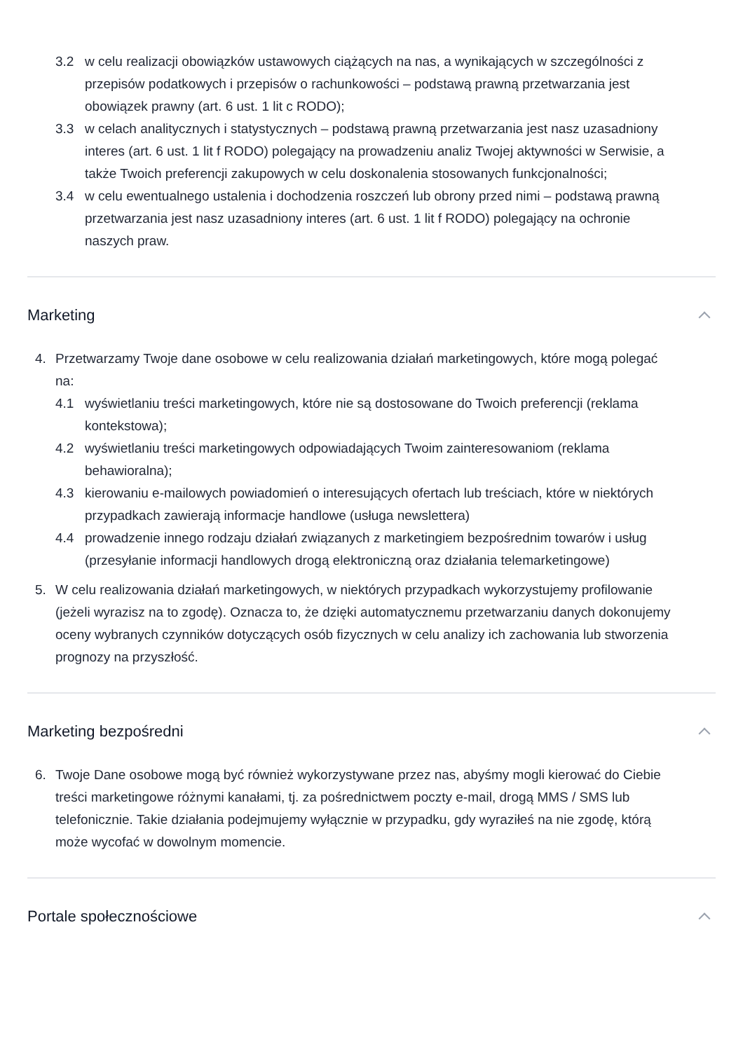3.2 w celu realizacji obowiązków ustawowych ciążących na nas, a wynikających w szczególności z przepisów podatkowych i przepisów o rachunkowości – podstawą prawną przetwarzania jest obowiązek prawny (art. 6 ust. 1 lit c RODO);
3.3 w celach analitycznych i statystycznych – podstawą prawną przetwarzania jest nasz uzasadniony interes (art. 6 ust. 1 lit f RODO) polegający na prowadzeniu analiz Twojej aktywności w Serwisie, a także Twoich preferencji zakupowych w celu doskonalenia stosowanych funkcjonalności;
3.4 w celu ewentualnego ustalenia i dochodzenia roszczeń lub obrony przed nimi – podstawą prawną przetwarzania jest nasz uzasadniony interes (art. 6 ust. 1 lit f RODO) polegający na ochronie naszych praw.
Marketing
4. Przetwarzamy Twoje dane osobowe w celu realizowania działań marketingowych, które mogą polegać na:
4.1 wyświetlaniu treści marketingowych, które nie są dostosowane do Twoich preferencji (reklama kontekstowa);
4.2 wyświetlaniu treści marketingowych odpowiadających Twoim zainteresowaniom (reklama behawioralna);
4.3 kierowaniu e-mailowych powiadomień o interesujących ofertach lub treściach, które w niektórych przypadkach zawierają informacje handlowe (usługa newslettera)
4.4 prowadzenie innego rodzaju działań związanych z marketingiem bezpośrednim towarów i usług (przesyłanie informacji handlowych drogą elektroniczną oraz działania telemarketingowe)
5. W celu realizowania działań marketingowych, w niektórych przypadkach wykorzystujemy profilowanie (jeżeli wyrazisz na to zgodę). Oznacza to, że dzięki automatycznemu przetwarzaniu danych dokonujemy oceny wybranych czynników dotyczących osób fizycznych w celu analizy ich zachowania lub stworzenia prognozy na przyszłość.
Marketing bezpośredni
6. Twoje Dane osobowe mogą być również wykorzystywane przez nas, abyśmy mogli kierować do Ciebie treści marketingowe różnymi kanałami, tj. za pośrednictwem poczty e-mail, drogą MMS / SMS lub telefonicznie. Takie działania podejmujemy wyłącznie w przypadku, gdy wyraziłeś na nie zgodę, którą może wycofać w dowolnym momencie.
Portale społecznościowe